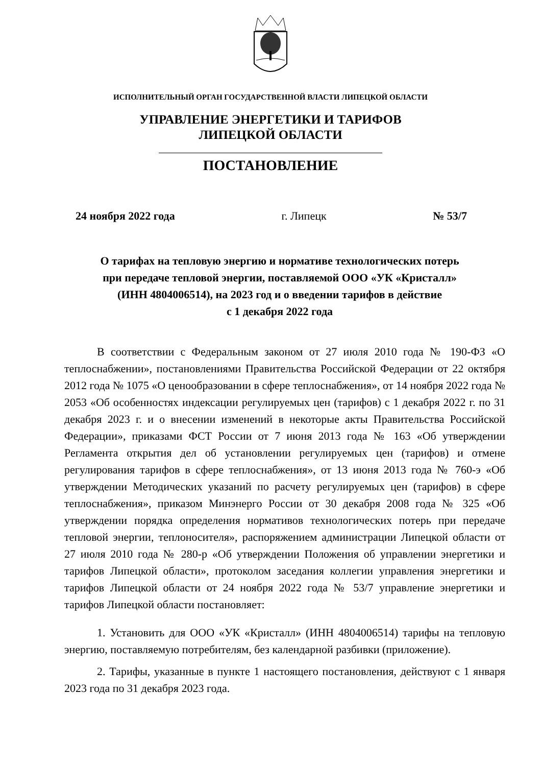ИСПОЛНИТЕЛЬНЫЙ ОРГАН ГОСУДАРСТВЕННОЙ ВЛАСТИ ЛИПЕЦКОЙ ОБЛАСТИ
УПРАВЛЕНИЕ ЭНЕРГЕТИКИ И ТАРИФОВ
ЛИПЕЦКОЙ ОБЛАСТИ
ПОСТАНОВЛЕНИЕ
24 ноября 2022 года г. Липецк № 53/7
О тарифах на тепловую энергию и нормативе технологических потерь
при передаче тепловой энергии, поставляемой ООО «УК «Кристалл»
(ИНН 4804006514), на 2023 год и о введении тарифов в действие
с 1 декабря 2022 года
В соответствии с Федеральным законом от 27 июля 2010 года № 190-ФЗ «О теплоснабжении», постановлениями Правительства Российской Федерации от 22 октября 2012 года № 1075 «О ценообразовании в сфере теплоснабжения», от 14 ноября 2022 года № 2053 «Об особенностях индексации регулируемых цен (тарифов) с 1 декабря 2022 г. по 31 декабря 2023 г. и о внесении изменений в некоторые акты Правительства Российской Федерации», приказами ФСТ России от 7 июня 2013 года № 163 «Об утверждении Регламента открытия дел об установлении регулируемых цен (тарифов) и отмене регулирования тарифов в сфере теплоснабжения», от 13 июня 2013 года № 760-э «Об утверждении Методических указаний по расчету регулируемых цен (тарифов) в сфере теплоснабжения», приказом Минэнерго России от 30 декабря 2008 года № 325 «Об утверждении порядка определения нормативов технологических потерь при передаче тепловой энергии, теплоносителя», распоряжением администрации Липецкой области от 27 июля 2010 года № 280-р «Об утверждении Положения об управлении энергетики и тарифов Липецкой области», протоколом заседания коллегии управления энергетики и тарифов Липецкой области от 24 ноября 2022 года № 53/7 управление энергетики и тарифов Липецкой области постановляет:
1. Установить для ООО «УК «Кристалл» (ИНН 4804006514) тарифы на тепловую энергию, поставляемую потребителям, без календарной разбивки (приложение).
2. Тарифы, указанные в пункте 1 настоящего постановления, действуют с 1 января 2023 года по 31 декабря 2023 года.